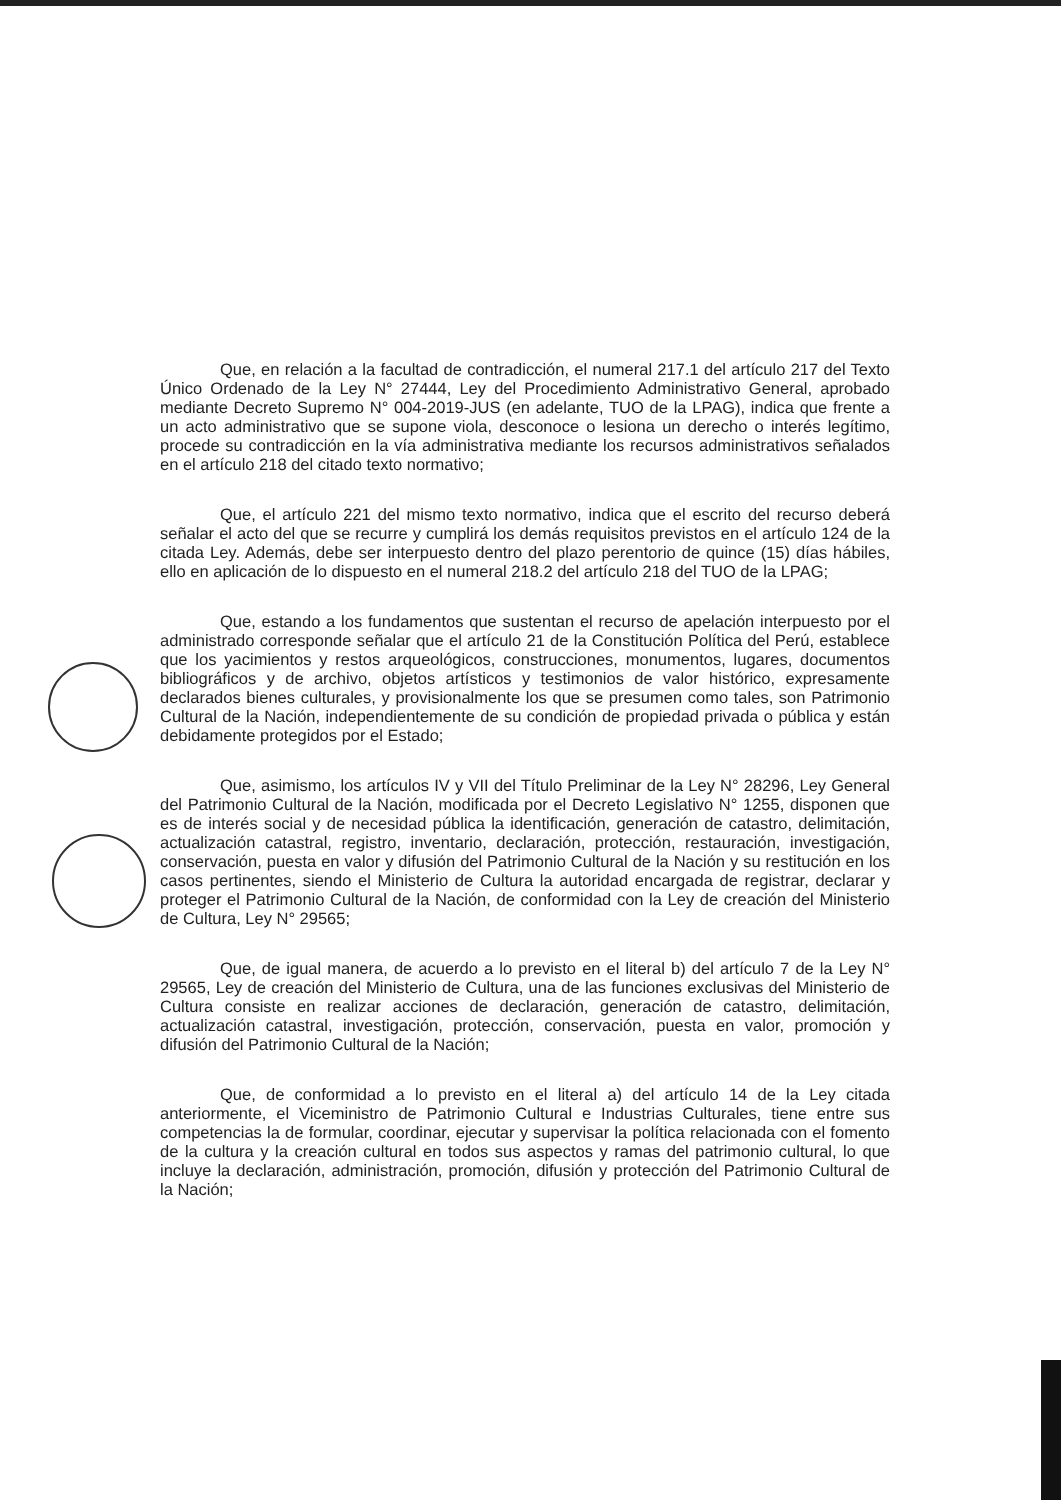Que, en relación a la facultad de contradicción, el numeral 217.1 del artículo 217 del Texto Único Ordenado de la Ley N° 27444, Ley del Procedimiento Administrativo General, aprobado mediante Decreto Supremo N° 004-2019-JUS (en adelante, TUO de la LPAG), indica que frente a un acto administrativo que se supone viola, desconoce o lesiona un derecho o interés legítimo, procede su contradicción en la vía administrativa mediante los recursos administrativos señalados en el artículo 218 del citado texto normativo;
Que, el artículo 221 del mismo texto normativo, indica que el escrito del recurso deberá señalar el acto del que se recurre y cumplirá los demás requisitos previstos en el artículo 124 de la citada Ley. Además, debe ser interpuesto dentro del plazo perentorio de quince (15) días hábiles, ello en aplicación de lo dispuesto en el numeral 218.2 del artículo 218 del TUO de la LPAG;
Que, estando a los fundamentos que sustentan el recurso de apelación interpuesto por el administrado corresponde señalar que el artículo 21 de la Constitución Política del Perú, establece que los yacimientos y restos arqueológicos, construcciones, monumentos, lugares, documentos bibliográficos y de archivo, objetos artísticos y testimonios de valor histórico, expresamente declarados bienes culturales, y provisionalmente los que se presumen como tales, son Patrimonio Cultural de la Nación, independientemente de su condición de propiedad privada o pública y están debidamente protegidos por el Estado;
Que, asimismo, los artículos IV y VII del Título Preliminar de la Ley N° 28296, Ley General del Patrimonio Cultural de la Nación, modificada por el Decreto Legislativo N° 1255, disponen que es de interés social y de necesidad pública la identificación, generación de catastro, delimitación, actualización catastral, registro, inventario, declaración, protección, restauración, investigación, conservación, puesta en valor y difusión del Patrimonio Cultural de la Nación y su restitución en los casos pertinentes, siendo el Ministerio de Cultura la autoridad encargada de registrar, declarar y proteger el Patrimonio Cultural de la Nación, de conformidad con la Ley de creación del Ministerio de Cultura, Ley N° 29565;
Que, de igual manera, de acuerdo a lo previsto en el literal b) del artículo 7 de la Ley N° 29565, Ley de creación del Ministerio de Cultura, una de las funciones exclusivas del Ministerio de Cultura consiste en realizar acciones de declaración, generación de catastro, delimitación, actualización catastral, investigación, protección, conservación, puesta en valor, promoción y difusión del Patrimonio Cultural de la Nación;
Que, de conformidad a lo previsto en el literal a) del artículo 14 de la Ley citada anteriormente, el Viceministro de Patrimonio Cultural e Industrias Culturales, tiene entre sus competencias la de formular, coordinar, ejecutar y supervisar la política relacionada con el fomento de la cultura y la creación cultural en todos sus aspectos y ramas del patrimonio cultural, lo que incluye la declaración, administración, promoción, difusión y protección del Patrimonio Cultural de la Nación;